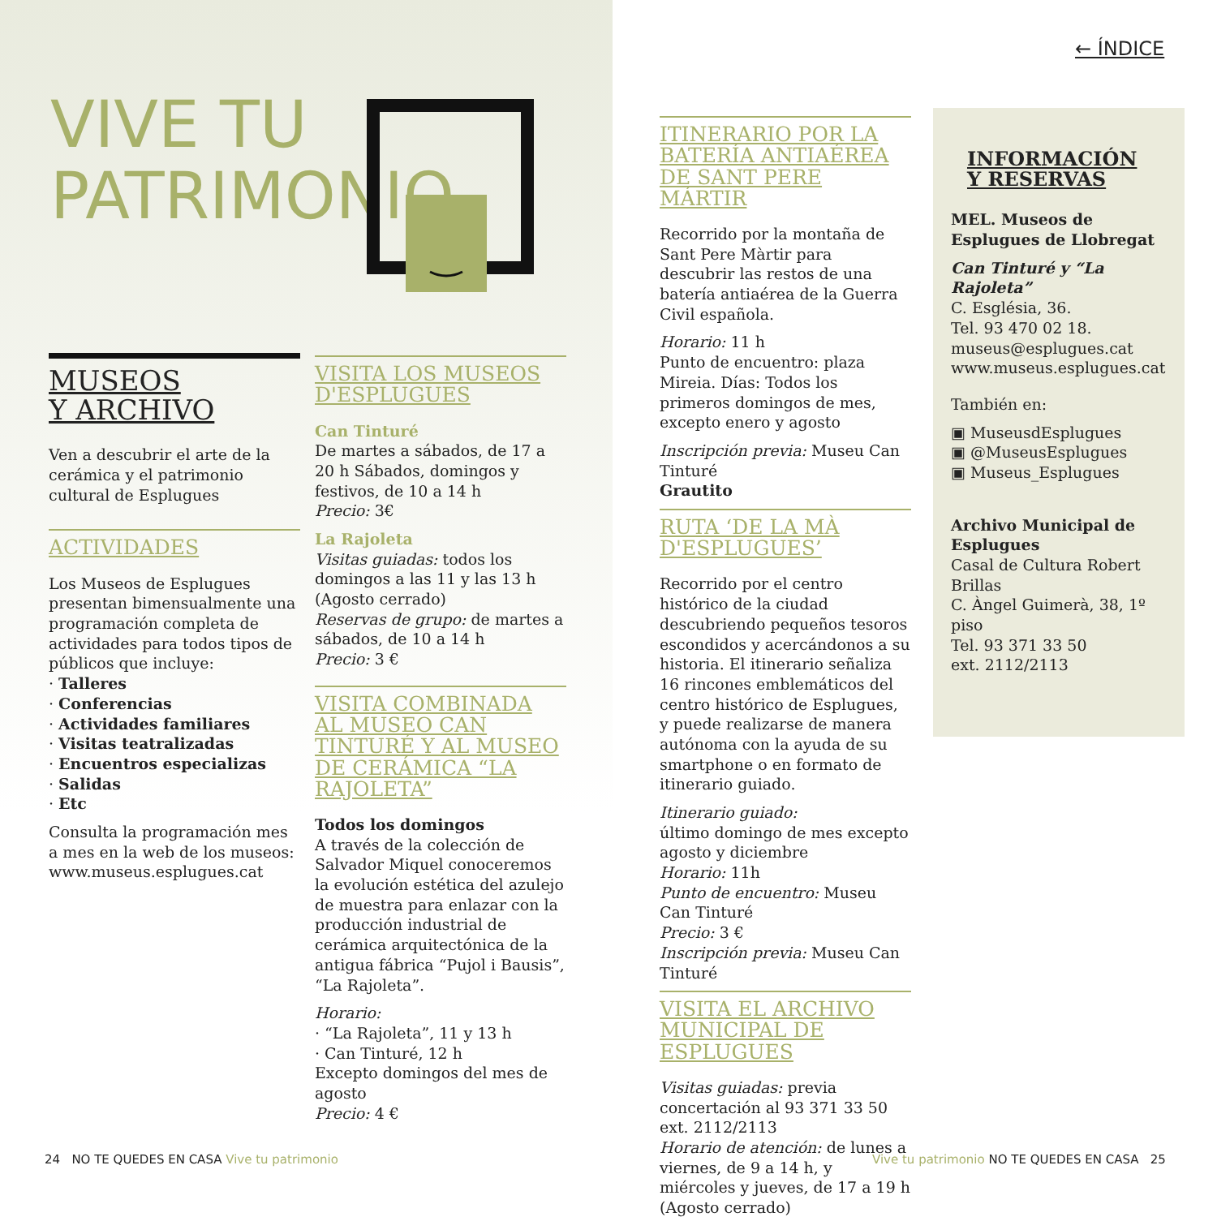VIVE TU
PATRIMONIO
MUSEOS
Y ARCHIVO
Ven a descubrir el arte de la cerámica y el patrimonio cultural de Esplugues
ACTIVIDADES
Los Museos de Esplugues presentan bimensualmente una programación completa de actividades para todos tipos de públicos que incluye:
· Talleres
· Conferencias
· Actividades familiares
· Visitas teatralizadas
· Encuentros especializas
· Salidas
· Etc
Consulta la programación mes a mes en la web de los museos: www.museus.esplugues.cat
VISITA LOS MUSEOS D'ESPLUGUES
Can Tinturé
De martes a sábados, de 17 a 20 h Sábados, domingos y festivos, de 10 a 14 h
Precio: 3€
La Rajoleta
Visitas guiadas: todos los domingos a las 11 y las 13 h (Agosto cerrado)
Reservas de grupo: de martes a sábados, de 10 a 14 h
Precio: 3 €
VISITA COMBINADA AL MUSEO CAN TINTURÉ Y AL MUSEO DE CERÁMICA “LA RAJOLETA”
Todos los domingos
A través de la colección de Salvador Miquel conoceremos la evolución estética del azulejo de muestra para enlazar con la producción industrial de cerámica arquitectónica de la antigua fábrica “Pujol i Bausis”, “La Rajoleta”.
Horario:
· “La Rajoleta”, 11 y 13 h
· Can Tinturé, 12 h
Excepto domingos del mes de agosto
Precio: 4 €
ITINERARIO POR LA BATERÍA ANTIAÉREA DE SANT PERE MÁRTIR
Recorrido por la montaña de Sant Pere Màrtir para descubrir las restos de una batería antiaérea de la Guerra Civil española.
Horario: 11 h
Punto de encuentro: plaza Mireia. Días: Todos los primeros domingos de mes, excepto enero y agosto
Inscripción previa: Museu Can Tinturé
Grautito
RUTA ‘DE LA MÀ D'ESPLUGUES’
Recorrido por el centro histórico de la ciudad descubriendo pequeños tesoros escondidos y acercándonos a su historia. El itinerario señaliza 16 rincones emblemáticos del centro histórico de Esplugues, y puede realizarse de manera autónoma con la ayuda de su smartphone o en formato de itinerario guiado.
Itinerario guiado:
último domingo de mes excepto agosto y diciembre
Horario: 11h
Punto de encuentro: Museu Can Tinturé
Precio: 3 €
Inscripción previa: Museu Can Tinturé
VISITA EL ARCHIVO MUNICIPAL DE ESPLUGUES
Visitas guiadas: previa concertación al 93 371 33 50 ext. 2112/2113
Horario de atención: de lunes a viernes, de 9 a 14 h, y miércoles y jueves, de 17 a 19 h
(Agosto cerrado)
← ÍNDICE
INFORMACIÓN
Y RESERVAS
MEL. Museos de Esplugues de Llobregat
Can Tinturé y “La Rajoleta”
C. Església, 36.
Tel. 93 470 02 18.
museus@esplugues.cat
www.museus.esplugues.cat
También en:
▣ MuseusdEsplugues
▣ @MuseusEsplugues
▣ Museus_Esplugues
Archivo Municipal de Esplugues
Casal de Cultura Robert Brillas
C. Àngel Guimerà, 38, 1º piso
Tel. 93 371 33 50
ext. 2112/2113
24 NO TE QUEDES EN CASA Vive tu patrimonio
Vive tu patrimonio NO TE QUEDES EN CASA 25